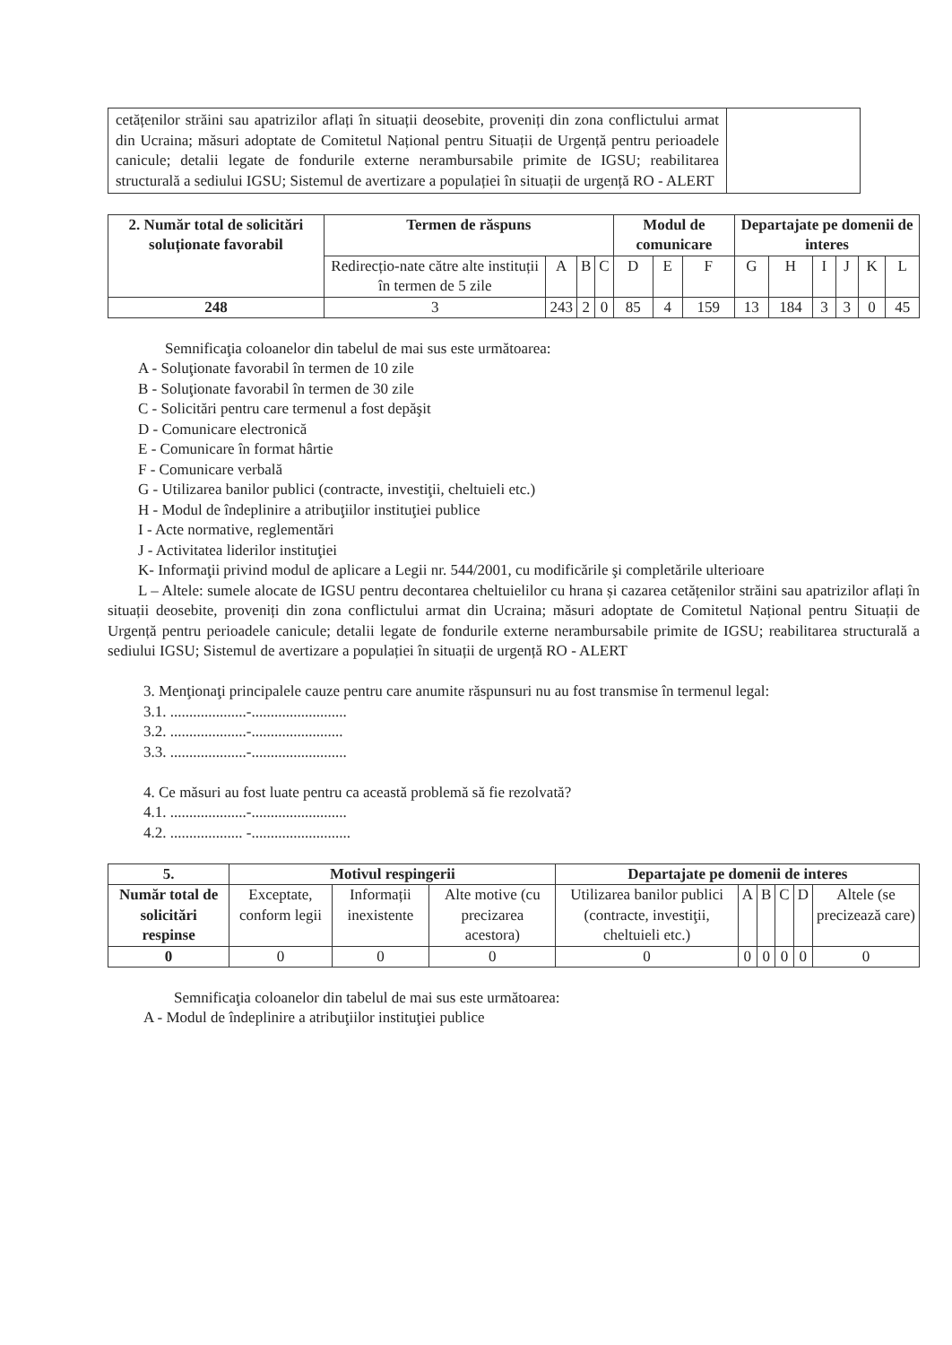| cetățenilor străini sau apatrizilor aflați în situații deosebite, proveniți din zona conflictului armat din Ucraina; măsuri adoptate de Comitetul Național pentru Situații de Urgență pentru perioadele canicule; detalii legate de fondurile externe nerambursabile primite de IGSU; reabilitarea structurală a sediului IGSU; Sistemul de avertizare a populației în situații de urgență RO - ALERT | |
| 2. Număr total de solicitări soluționate favorabil | Termen de răspuns | | | | Modul de comunicare | | | Departajate pe domenii de interes | | | | | |
| --- | --- | --- | --- | --- | --- | --- | --- | --- | --- | --- | --- | --- | --- |
| | Redirecțio-nate către alte instituții în termen de 5 zile | A | B | C | D | E | F | G | H | I | J | K | L |
| 248 | 3 | 243 | 2 | 0 | 85 | 4 | 159 | 13 | 184 | 3 | 3 | 0 | 45 |
Semnificaţia coloanelor din tabelul de mai sus este următoarea:
A - Soluţionate favorabil în termen de 10 zile
B - Soluţionate favorabil în termen de 30 zile
C - Solicitări pentru care termenul a fost depăşit
D - Comunicare electronică
E - Comunicare în format hârtie
F - Comunicare verbală
G - Utilizarea banilor publici (contracte, investiţii, cheltuieli etc.)
H - Modul de îndeplinire a atribuţiilor instituţiei publice
I - Acte normative, reglementări
J - Activitatea liderilor instituţiei
K- Informaţii privind modul de aplicare a Legii nr. 544/2001, cu modificările şi completările ulterioare
L – Altele: sumele alocate de IGSU pentru decontarea cheltuielilor cu hrana și cazarea cetățenilor străini sau apatrizilor aflați în situații deosebite, proveniți din zona conflictului armat din Ucraina; măsuri adoptate de Comitetul Național pentru Situații de Urgență pentru perioadele canicule; detalii legate de fondurile externe nerambursabile primite de IGSU; reabilitarea structurală a sediului IGSU; Sistemul de avertizare a populației în situații de urgență RO - ALERT
3. Menţionaţi principalele cauze pentru care anumite răspunsuri nu au fost transmise în termenul legal:
3.1. ....................-.........................
3.2. ....................-........................
3.3. ....................-.........................
4. Ce măsuri au fost luate pentru ca această problemă să fie rezolvată?
4.1. ....................-.........................
4.2. ................... -..........................
| 5. | Motivul respingerii | | | Departajate pe domenii de interes | | | | | |
| --- | --- | --- | --- | --- | --- | --- | --- | --- | --- |
| Număr total de solicitări respinse | Exceptate, conform legii | Informații inexistente | Alte motive (cu precizarea acestora) | Utilizarea banilor publici (contracte, investiţii, cheltuieli etc.) | A | B | C | D | Altele (se precizează care) |
| 0 | 0 | 0 | 0 | 0 | 0 | 0 | 0 | 0 | 0 |
Semnificaţia coloanelor din tabelul de mai sus este următoarea:
A - Modul de îndeplinire a atribuţiilor instituţiei publice